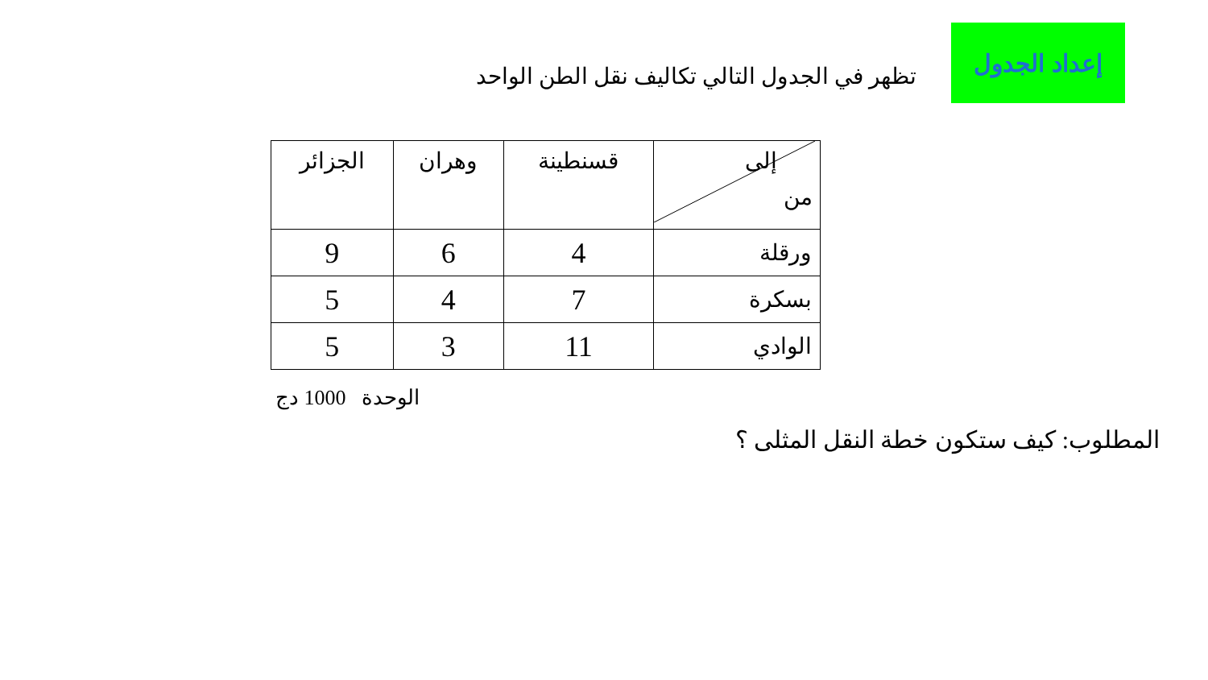إعداد الجدول
تظهر في الجدول التالي تكاليف نقل الطن الواحد
| إلى من | قسنطينة | وهران | الجزائر |
| --- | --- | --- | --- |
| ورقلة | 4 | 6 | 9 |
| بسكرة | 7 | 4 | 5 |
| الوادي | 11 | 3 | 5 |
الوحدة 1000 دج
المطلوب: كيف ستكون خطة النقل المثلى ؟